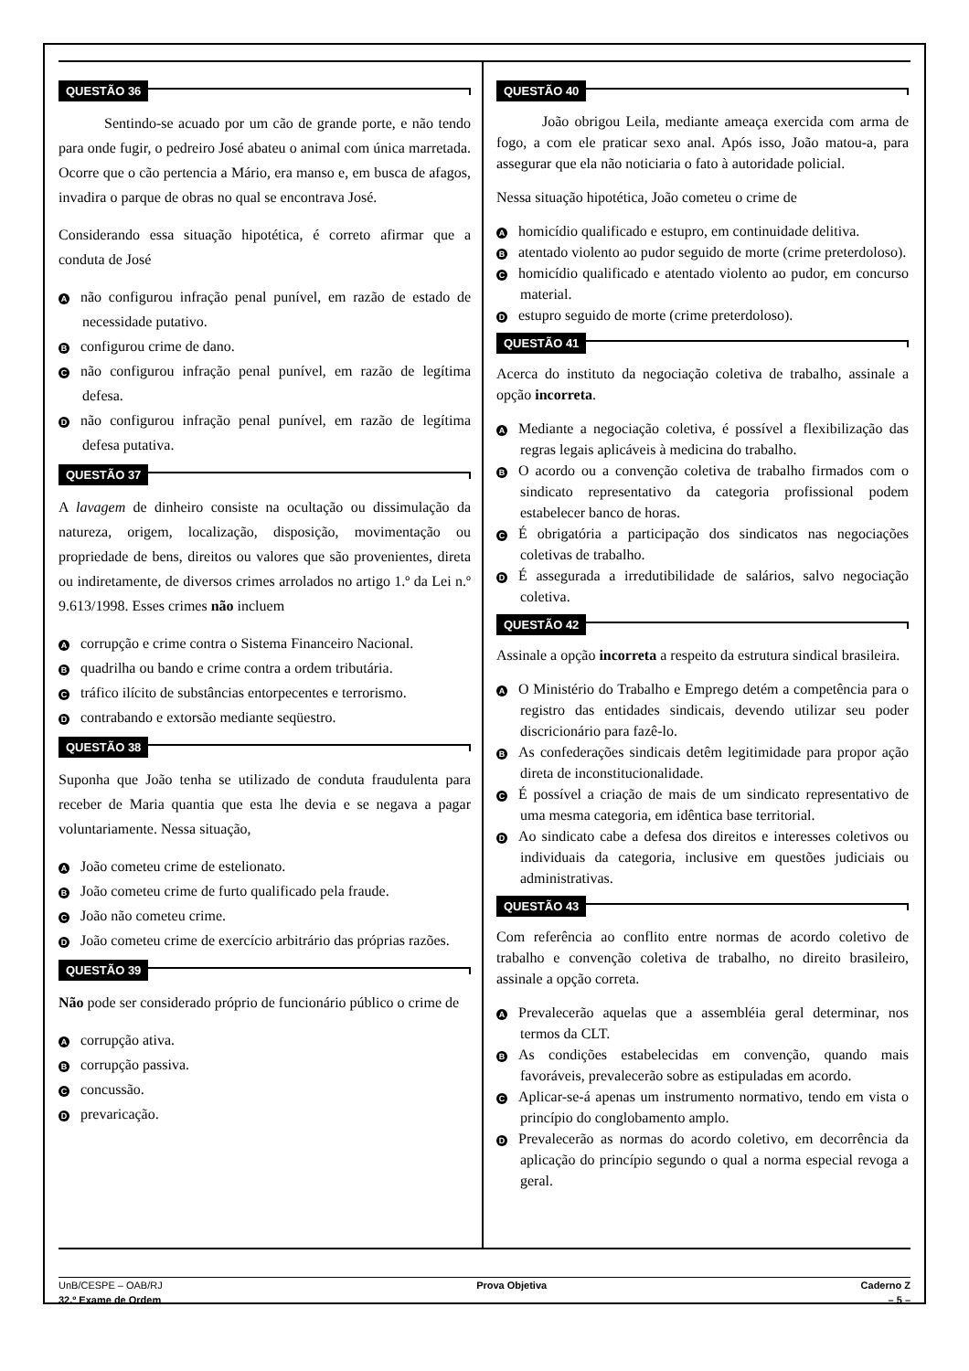QUESTÃO 36
Sentindo-se acuado por um cão de grande porte, e não tendo para onde fugir, o pedreiro José abateu o animal com única marretada. Ocorre que o cão pertencia a Mário, era manso e, em busca de afagos, invadira o parque de obras no qual se encontrava José.
Considerando essa situação hipotética, é correto afirmar que a conduta de José
Anão configurou infração penal punível, em razão de estado de necessidade putativo.
Bconfigurou crime de dano.
Cnão configurou infração penal punível, em razão de legítima defesa.
Dnão configurou infração penal punível, em razão de legítima defesa putativa.
QUESTÃO 37
A lavagem de dinheiro consiste na ocultação ou dissimulação da natureza, origem, localização, disposição, movimentação ou propriedade de bens, direitos ou valores que são provenientes, direta ou indiretamente, de diversos crimes arrolados no artigo 1.º da Lei n.º 9.613/1998. Esses crimes não incluem
Acorrupção e crime contra o Sistema Financeiro Nacional.
Bquadrilha ou bando e crime contra a ordem tributária.
Ctráfico ilícito de substâncias entorpecentes e terrorismo.
Dcontrabando e extorsão mediante seqüestro.
QUESTÃO 38
Suponha que João tenha se utilizado de conduta fraudulenta para receber de Maria quantia que esta lhe devia e se negava a pagar voluntariamente. Nessa situação,
A João cometeu crime de estelionato.
B João cometeu crime de furto qualificado pela fraude.
C João não cometeu crime.
D João cometeu crime de exercício arbitrário das próprias razões.
QUESTÃO 39
Não pode ser considerado próprio de funcionário público o crime de
Acorrupção ativa.
Bcorrupção passiva.
Cconcussão.
Dprevaricação.
QUESTÃO 40
João obrigou Leila, mediante ameaça exercida com arma de fogo, a com ele praticar sexo anal. Após isso, João matou-a, para assegurar que ela não noticiaria o fato à autoridade policial.
Nessa situação hipotética, João cometeu o crime de
Ahomicídio qualificado e estupro, em continuidade delitiva.
Batentado violento ao pudor seguido de morte (crime preterdoloso).
Chomicídio qualificado e atentado violento ao pudor, em concurso material.
Destupro seguido de morte (crime preterdoloso).
QUESTÃO 41
Acerca do instituto da negociação coletiva de trabalho, assinale a opção incorreta.
A Mediante a negociação coletiva, é possível a flexibilização das regras legais aplicáveis à medicina do trabalho.
B O acordo ou a convenção coletiva de trabalho firmados com o sindicato representativo da categoria profissional podem estabelecer banco de horas.
C É obrigatória a participação dos sindicatos nas negociações coletivas de trabalho.
D É assegurada a irredutibilidade de salários, salvo negociação coletiva.
QUESTÃO 42
Assinale a opção incorreta a respeito da estrutura sindical brasileira.
A O Ministério do Trabalho e Emprego detém a competência para o registro das entidades sindicais, devendo utilizar seu poder discricionário para fazê-lo.
B As confederações sindicais detêm legitimidade para propor ação direta de inconstitucionalidade.
C É possível a criação de mais de um sindicato representativo de uma mesma categoria, em idêntica base territorial.
D Ao sindicato cabe a defesa dos direitos e interesses coletivos ou individuais da categoria, inclusive em questões judiciais ou administrativas.
QUESTÃO 43
Com referência ao conflito entre normas de acordo coletivo de trabalho e convenção coletiva de trabalho, no direito brasileiro, assinale a opção correta.
A Prevalecerão aquelas que a assembléia geral determinar, nos termos da CLT.
B As condições estabelecidas em convenção, quando mais favoráveis, prevalecerão sobre as estipuladas em acordo.
C Aplicar-se-á apenas um instrumento normativo, tendo em vista o princípio do conglobamento amplo.
D Prevalecerão as normas do acordo coletivo, em decorrência da aplicação do princípio segundo o qual a norma especial revoga a geral.
UnB/CESPE – OAB/RJ Prova Objetiva Caderno Z
32.º Exame de Ordem – 5 –